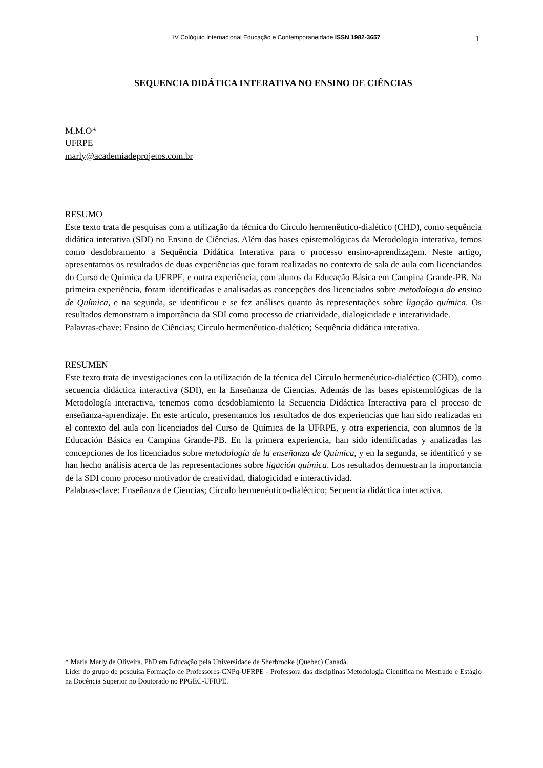IV Colóquio Internacional Educação e Contemporaneidade ISSN 1982-3657
1
SEQUENCIA DIDÁTICA INTERATIVA NO ENSINO DE CIÊNCIAS
M.M.O*
UFRPE
marly@academiadeprojetos.com.br
RESUMO
Este texto trata de pesquisas com a utilização da técnica do Círculo hermenêutico-dialético (CHD), como sequência didática interativa (SDI) no Ensino de Ciências. Além das bases epistemológicas da Metodologia interativa, temos como desdobramento a Sequência Didática Interativa para o processo ensino-aprendizagem. Neste artigo, apresentamos os resultados de duas experiências que foram realizadas no contexto de sala de aula com licenciandos do Curso de Química da UFRPE, e outra experiência, com alunos da Educação Básica em Campina Grande-PB. Na primeira experiência, foram identificadas e analisadas as concepções dos licenciados sobre metodologia do ensino de Química, e na segunda, se identificou e se fez análises quanto às representações sobre ligação química. Os resultados demonstram a importância da SDI como processo de criatividade, dialogicidade e interatividade.
Palavras-chave: Ensino de Ciências; Circulo hermenêutico-dialético; Sequência didática interativa.
RESUMEN
Este texto trata de investigaciones con la utilización de la técnica del Círculo hermenéutico-dialéctico (CHD), como secuencia didáctica interactiva (SDI), en la Enseñanza de Ciencias. Además de las bases epistemológicas de la Metodología interactiva, tenemos como desdoblamiento la Secuencia Didáctica Interactiva para el proceso de enseñanza-aprendizaje. En este artículo, presentamos los resultados de dos experiencias que han sido realizadas en el contexto del aula con licenciados del Curso de Química de la UFRPE, y otra experiencia, con alumnos de la Educación Básica en Campina Grande-PB. En la primera experiencia, han sido identificadas y analizadas las concepciones de los licenciados sobre metodología de la enseñanza de Química, y en la segunda, se identificó y se han hecho análisis acerca de las representaciones sobre ligación química. Los resultados demuestran la importancia de la SDI como proceso motivador de creatividad, dialogicidad e interactividad.
Palabras-clave: Enseñanza de Ciencias; Círculo hermenéutico-dialéctico; Secuencia didáctica interactiva.
* Maria Marly de Oliveira. PhD em Educação pela Universidade de Sherbrooke (Quebec) Canadá.
Líder do grupo de pesquisa Formação de Professores-CNPq-UFRPE - Professora das disciplinas Metodologia Científica no Mestrado e Estágio na Docência Superior no Doutorado no PPGEC-UFRPE.